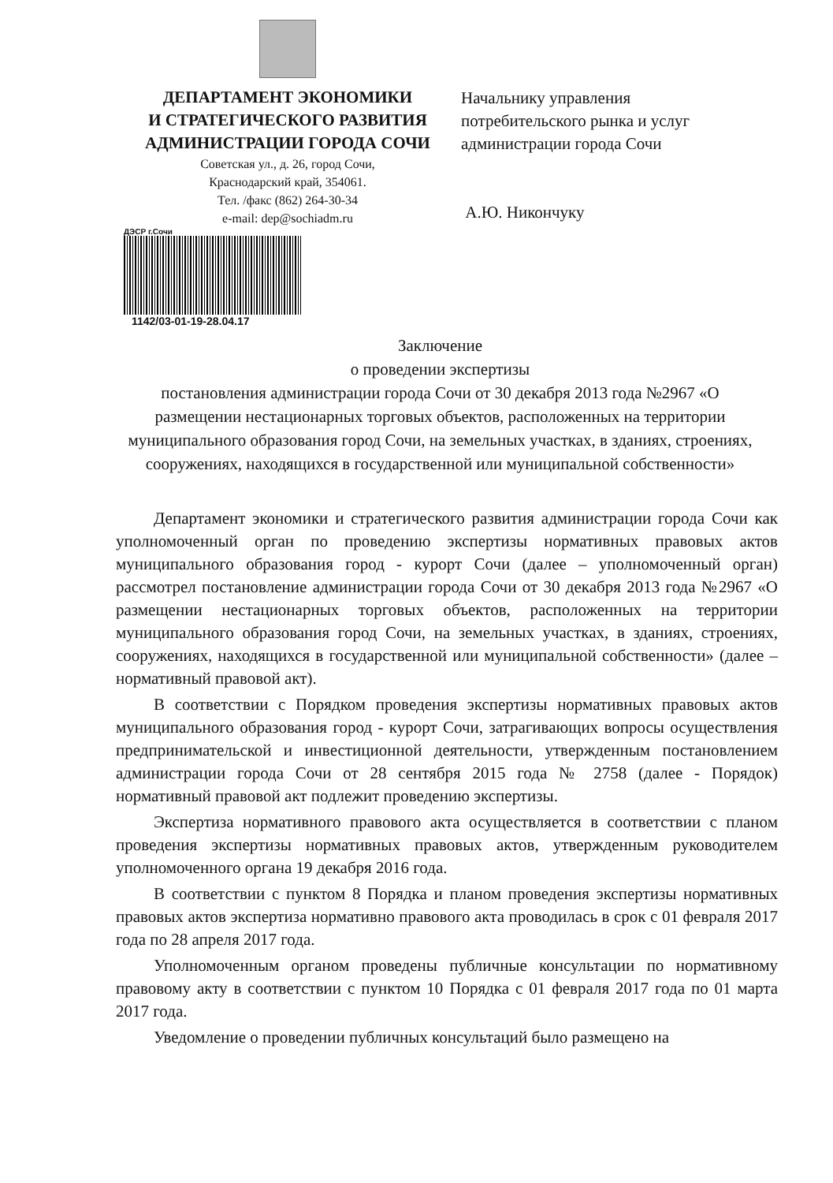ДЕПАРТАМЕНТ ЭКОНОМИКИ
И СТРАТЕГИЧЕСКОГО РАЗВИТИЯ
АДМИНИСТРАЦИИ ГОРОДА СОЧИ
Советская ул., д. 26, город Сочи,
Краснодарский край, 354061.
Тел. /факс (862) 264-30-34
e-mail: dep@sochiadm.ru
Начальнику управления
потребительского рынка и услуг
администрации города Сочи
А.Ю. Никончуку
ДЭСР г.Сочи
1142/03-01-19-28.04.17
Заключение
о проведении экспертизы
постановления администрации города Сочи от 30 декабря 2013 года №2967 «О размещении нестационарных торговых объектов, расположенных на территории муниципального образования город Сочи, на земельных участках, в зданиях, строениях, сооружениях, находящихся в государственной или муниципальной собственности»
Департамент экономики и стратегического развития администрации города Сочи как уполномоченный орган по проведению экспертизы нормативных правовых актов муниципального образования город - курорт Сочи (далее – уполномоченный орган) рассмотрел постановление администрации города Сочи от 30 декабря 2013 года №2967 «О размещении нестационарных торговых объектов, расположенных на территории муниципального образования город Сочи, на земельных участках, в зданиях, строениях, сооружениях, находящихся в государственной или муниципальной собственности» (далее – нормативный правовой акт).
В соответствии с Порядком проведения экспертизы нормативных правовых актов муниципального образования город - курорт Сочи, затрагивающих вопросы осуществления предпринимательской и инвестиционной деятельности, утвержденным постановлением администрации города Сочи от 28 сентября 2015 года № 2758 (далее - Порядок) нормативный правовой акт подлежит проведению экспертизы.
Экспертиза нормативного правового акта осуществляется в соответствии с планом проведения экспертизы нормативных правовых актов, утвержденным руководителем уполномоченного органа 19 декабря 2016 года.
В соответствии с пунктом 8 Порядка и планом проведения экспертизы нормативных правовых актов экспертиза нормативно правового акта проводилась в срок с 01 февраля 2017 года по 28 апреля 2017 года.
Уполномоченным органом проведены публичные консультации по нормативному правовому акту в соответствии с пунктом 10 Порядка с 01 февраля 2017 года по 01 марта 2017 года.
Уведомление о проведении публичных консультаций было размещено на